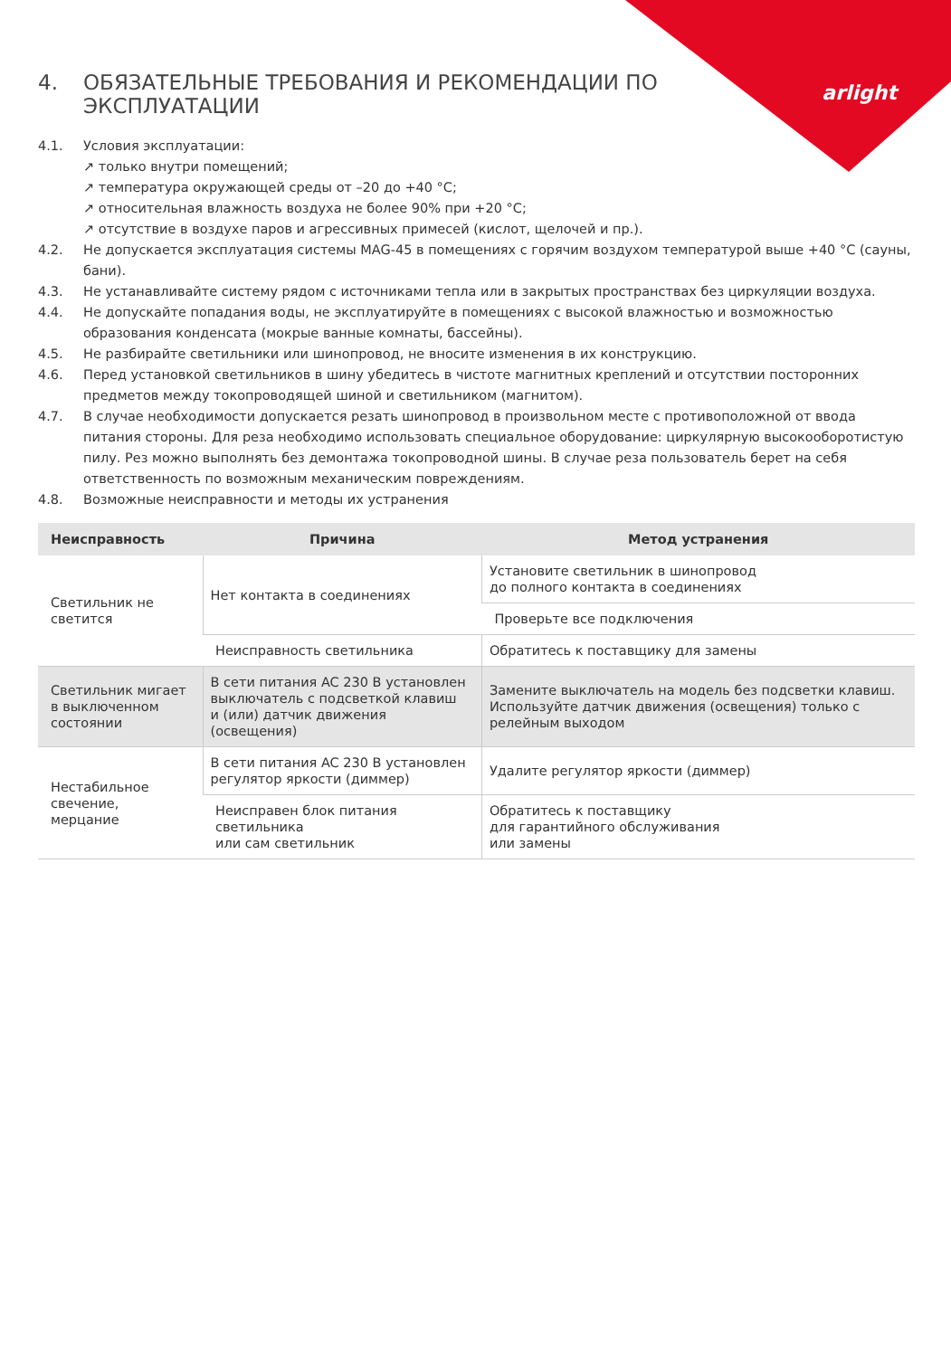arlight
4. ОБЯЗАТЕЛЬНЫЕ ТРЕБОВАНИЯ И РЕКОМЕНДАЦИИ ПО
ЭКСПЛУАТАЦИИ
4.1. Условия эксплуатации:
↗ только внутри помещений;
↗ температура окружающей среды от –20 до +40 °C;
↗ относительная влажность воздуха не более 90% при +20 °C;
↗ отсутствие в воздухе паров и агрессивных примесей (кислот, щелочей и пр.).
4.2. Не допускается эксплуатация системы MAG-45 в помещениях с горячим воздухом температурой выше +40 °C (сауны, бани).
4.3. Не устанавливайте систему рядом с источниками тепла или в закрытых пространствах без циркуляции воздуха.
4.4. Не допускайте попадания воды, не эксплуатируйте в помещениях с высокой влажностью и возможностью образования конденсата (мокрые ванные комнаты, бассейны).
4.5. Не разбирайте светильники или шинопровод, не вносите изменения в их конструкцию.
4.6. Перед установкой светильников в шину убедитесь в чистоте магнитных креплений и отсутствии посторонних предметов между токопроводящей шиной и светильником (магнитом).
4.7. В случае необходимости допускается резать шинопровод в произвольном месте с противоположной от ввода питания стороны. Для реза необходимо использовать специальное оборудование: циркулярную высокооборотистую пилу. Рез можно выполнять без демонтажа токопроводной шины. В случае реза пользователь берет на себя ответственность по возможным механическим повреждениям.
4.8. Возможные неисправности и методы их устранения
| Неисправность | Причина | Метод устранения |
| --- | --- | --- |
| Светильник не светится | Нет контакта в соединениях | Установите светильник в шинопровод до полного контакта в соединениях |
| | | Проверьте все подключения |
| | Неисправность светильника | Обратитесь к поставщику для замены |
| Светильник мигает в выключенном состоянии | В сети питания AC 230 В установлен выключатель с подсветкой клавиш и (или) датчик движения (освещения) | Замените выключатель на модель без подсветки клавиш. Используйте датчик движения (освещения) только с релейным выходом |
| Нестабильное свечение, мерцание | В сети питания AC 230 В установлен регулятор яркости (диммер) | Удалите регулятор яркости (диммер) |
| | Неисправен блок питания светильника или сам светильник | Обратитесь к поставщику для гарантийного обслуживания или замены |